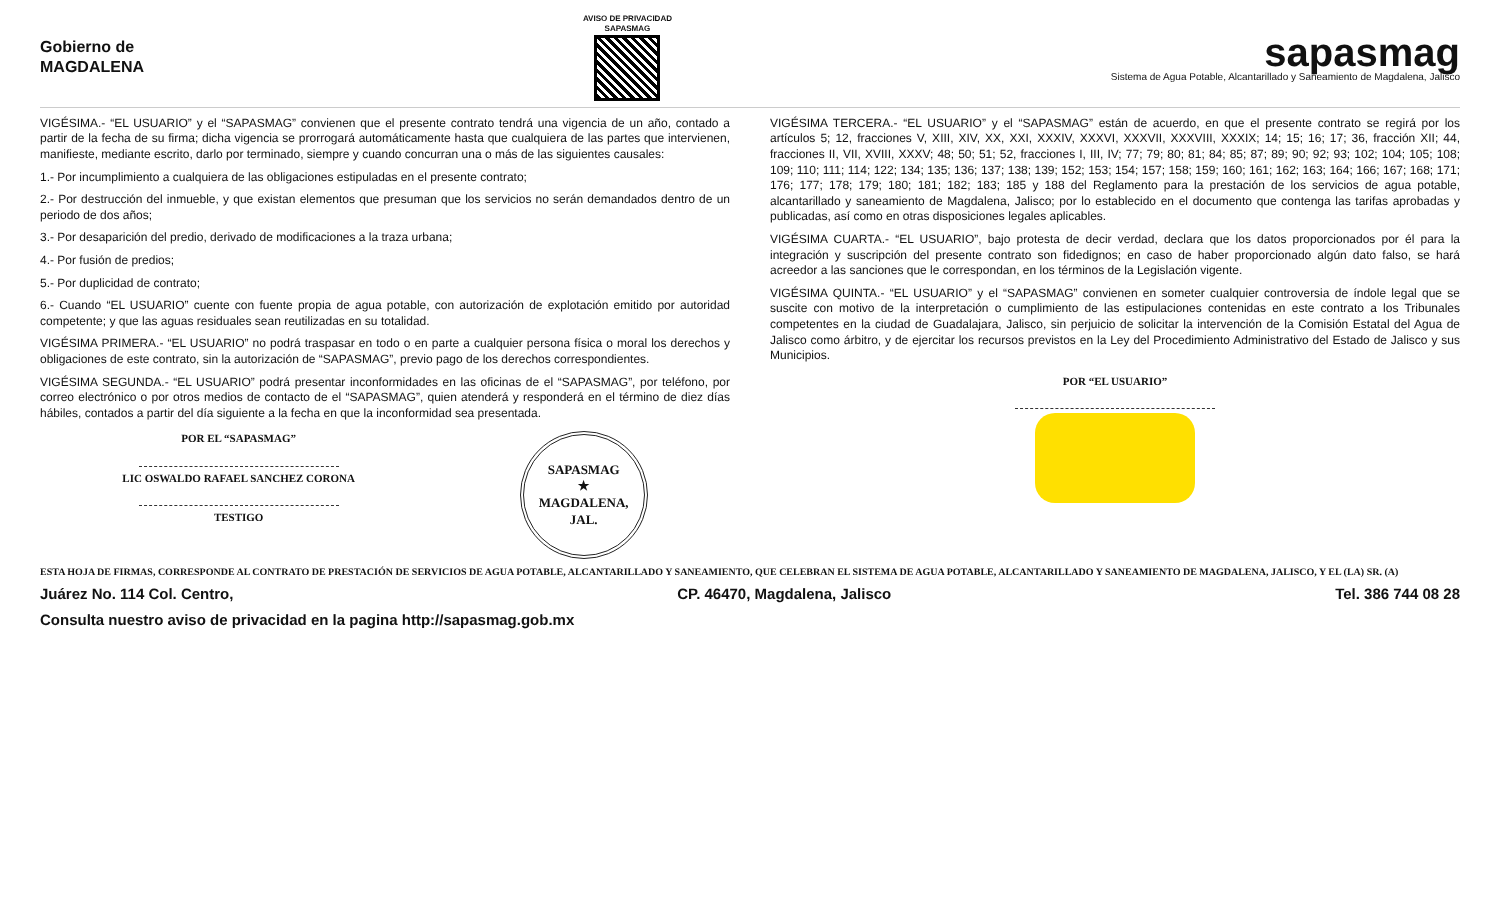Gobierno de
MAGDALENA
AVISO DE PRIVACIDAD
SAPASMAG
sapasmag
Sistema de Agua Potable, Alcantarillado y Saneamiento de Magdalena, Jalisco
VIGÉSIMA.- “EL USUARIO” y el “SAPASMAG” convienen que el presente contrato tendrá una vigencia de un año, contado a partir de la fecha de su firma; dicha vigencia se prorrogará automáticamente hasta que cualquiera de las partes que intervienen, manifieste, mediante escrito, darlo por terminado, siempre y cuando concurran una o más de las siguientes causales:
1.- Por incumplimiento a cualquiera de las obligaciones estipuladas en el presente contrato;
2.- Por destrucción del inmueble, y que existan elementos que presuman que los servicios no serán demandados dentro de un periodo de dos años;
3.- Por desaparición del predio, derivado de modificaciones a la traza urbana;
4.- Por fusión de predios;
5.- Por duplicidad de contrato;
6.- Cuando “EL USUARIO” cuente con fuente propia de agua potable, con autorización de explotación emitido por autoridad competente; y que las aguas residuales sean reutilizadas en su totalidad.
VIGÉSIMA PRIMERA.- “EL USUARIO” no podrá traspasar en todo o en parte a cualquier persona física o moral los derechos y obligaciones de este contrato, sin la autorización de “SAPASMAG”, previo pago de los derechos correspondientes.
VIGÉSIMA SEGUNDA.- “EL USUARIO” podrá presentar inconformidades en las oficinas de el “SAPASMAG”, por teléfono, por correo electrónico o por otros medios de contacto de el “SAPASMAG”, quien atenderá y responderá en el término de diez días hábiles, contados a partir del día siguiente a la fecha en que la inconformidad sea presentada.
POR EL “SAPASMAG”
LIC OSWALDO RAFAEL SANCHEZ CORONA
TESTIGO
SAPASMAG
★
MAGDALENA, JAL.
VIGÉSIMA TERCERA.- “EL USUARIO” y el “SAPASMAG” están de acuerdo, en que el presente contrato se regirá por los artículos 5; 12, fracciones V, XIII, XIV, XX, XXI, XXXIV, XXXVI, XXXVII, XXXVIII, XXXIX; 14; 15; 16; 17; 36, fracción XII; 44, fracciones II, VII, XVIII, XXXV; 48; 50; 51; 52, fracciones I, III, IV; 77; 79; 80; 81; 84; 85; 87; 89; 90; 92; 93; 102; 104; 105; 108; 109; 110; 111; 114; 122; 134; 135; 136; 137; 138; 139; 152; 153; 154; 157; 158; 159; 160; 161; 162; 163; 164; 166; 167; 168; 171; 176; 177; 178; 179; 180; 181; 182; 183; 185 y 188 del Reglamento para la prestación de los servicios de agua potable, alcantarillado y saneamiento de Magdalena, Jalisco; por lo establecido en el documento que contenga las tarifas aprobadas y publicadas, así como en otras disposiciones legales aplicables.
VIGÉSIMA CUARTA.- “EL USUARIO”, bajo protesta de decir verdad, declara que los datos proporcionados por él para la integración y suscripción del presente contrato son fidedignos; en caso de haber proporcionado algún dato falso, se hará acreedor a las sanciones que le correspondan, en los términos de la Legislación vigente.
VIGÉSIMA QUINTA.- “EL USUARIO” y el “SAPASMAG” convienen en someter cualquier controversia de índole legal que se suscite con motivo de la interpretación o cumplimiento de las estipulaciones contenidas en este contrato a los Tribunales competentes en la ciudad de Guadalajara, Jalisco, sin perjuicio de solicitar la intervención de la Comisión Estatal del Agua de Jalisco como árbitro, y de ejercitar los recursos previstos en la Ley del Procedimiento Administrativo del Estado de Jalisco y sus Municipios.
POR “EL USUARIO”
ESTA HOJA DE FIRMAS, CORRESPONDE AL CONTRATO DE PRESTACIÓN DE SERVICIOS DE AGUA POTABLE, ALCANTARILLADO Y SANEAMIENTO, QUE CELEBRAN EL SISTEMA DE AGUA POTABLE, ALCANTARILLADO Y SANEAMIENTO DE MAGDALENA, JALISCO, Y EL (LA) SR. (A)
Juárez No. 114 Col. Centro, CP. 46470, Magdalena, Jalisco Tel. 386 744 08 28
Consulta nuestro aviso de privacidad en la pagina http://sapasmag.gob.mx